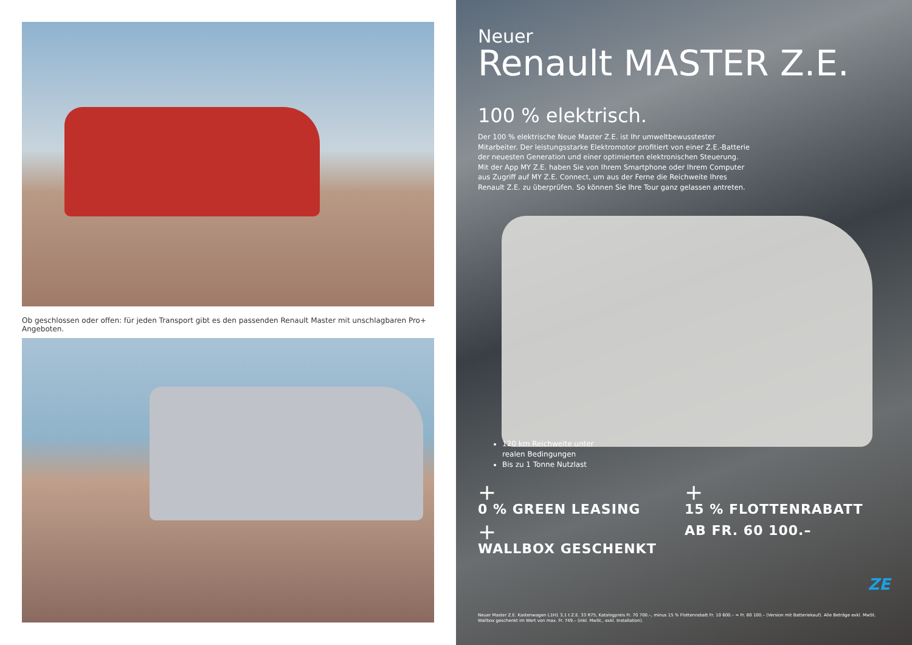Ob geschlossen oder offen: für jeden Transport gibt es den passenden Renault Master mit unschlagbaren Pro+ Angeboten.
Neuer
Renault MASTER Z.E.
100 % elektrisch.
Der 100 % elektrische Neue Master Z.E. ist Ihr umweltbewusstester Mitarbeiter. Der leistungsstarke Elektromotor profitiert von einer Z.E.-Batterie der neuesten Generation und einer optimierten elektronischen Steuerung. Mit der App MY Z.E. haben Sie von Ihrem Smartphone oder Ihrem Computer aus Zugriff auf MY Z.E. Connect, um aus der Ferne die Reichweite Ihres Renault Z.E. zu überprüfen. So können Sie Ihre Tour ganz gelassen antreten.
120 km Reichweite unter
realen Bedingungen
Bis zu 1 Tonne Nutzlast
+
0 % GREEN LEASING
+
15 % FLOTTENRABATT
+
WALLBOX GESCHENKT
AB FR. 60 100.–
ZE
Neuer Master Z.E. Kastenwagen L1H1 3,1 t Z.E. 33 R75, Katalogpreis Fr. 70 700.–, minus 15 % Flottenrabatt Fr. 10 600.– = Fr. 60 100.– (Version mit Batteriekauf). Alle Beträge exkl. MwSt. Wallbox geschenkt im Wert von max. Fr. 749.– (inkl. MwSt., exkl. Installation).